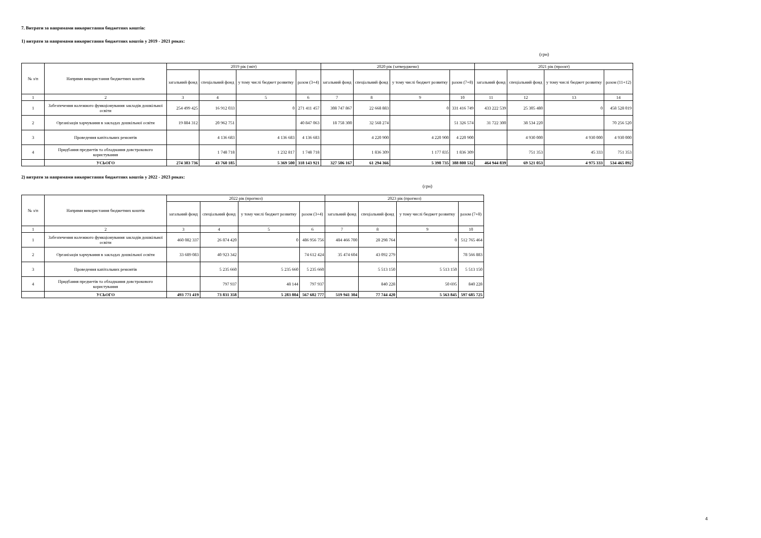7. Витрати за напрямами використання бюджетних коштів:
1) витрати за напрямами використання бюджетних коштів у 2019 - 2021 роках:
(грн)
| № з/п | Напрями використання бюджетних коштів | 2019 рік (звіт) | | | | 2020 рік (затверджено) | | | | 2021 рік (проєкт) | | | |
| --- | --- | --- | --- | --- | --- | --- | --- | --- | --- | --- | --- | --- | --- |
| | | загальний фонд | спеціальний фонд | у тому числі бюджет розвитку | разом (3+4) | загальний фонд | спеціальний фонд | у тому числі бюджет розвитку | разом (7+8) | загальний фонд | спеціальний фонд | у тому числі бюджет розвитку | разом (11+12) |
| 1 | 2 | 3 | 4 | 5 | 6 | 7 | 8 | 9 | 10 | 11 | 12 | 13 | 14 |
| 1 | Забезпечення належного функціонування закладів дошкільної освіти | 254 499 425 | 16 912 033 | 0 | 271 411 457 | 308 747 867 | 22 668 883 | 0 | 331 416 749 | 433 222 539 | 25 305 480 | 0 | 458 528 019 |
| 2 | Організація харчування в закладах дошкільної освіти | 19 884 312 | 20 962 751 | | 40 847 063 | 18 758 300 | 32 568 274 | | 51 326 574 | 31 722 300 | 38 534 220 | | 70 256 520 |
| 3 | Проведення капітальних ремонтів | | 4 136 683 | 4 136 683 | 4 136 683 | | 4 220 900 | 4 220 900 | 4 220 900 | | 4 930 000 | 4 930 000 | 4 930 000 |
| 4 | Придбання предметів та обладнання довстрокового користування | | 1 748 718 | 1 232 817 | 1 748 718 | | 1 836 309 | 1 177 835 | 1 836 309 | | 751 353 | 45 333 | 751 353 |
| | УСЬОГО | 274 383 736 | 43 760 185 | 5 369 500 | 318 143 921 | 327 506 167 | 61 294 366 | 5 398 735 | 388 800 532 | 464 944 839 | 69 521 053 | 4 975 333 | 534 465 892 |
2) витрати за напрямами використання бюджетних коштів у 2022 - 2023 роках:
(грн)
| № з/п | Напрями використання бюджетних коштів | 2022 рік (прогноз) | | | | 2023 рік (прогноз) | | | |
| --- | --- | --- | --- | --- | --- | --- | --- | --- | --- |
| | | загальний фонд | спеціальний фонд | у тому числі бюджет розвитку | разом (3+4) | загальний фонд | спеціальний фонд | у тому числі бюджет розвитку | разом (7+8) |
| 1 | 2 | 3 | 4 | 5 | 6 | 7 | 8 | 9 | 10 |
| 1 | Забезпечення належного функціонування закладів дошкільної освіти | 460 082 337 | 26 874 420 | 0 | 486 956 756 | 484 466 700 | 28 298 764 | 0 | 512 765 464 |
| 2 | Організація харчування в закладах дошкільної освіти | 33 689 083 | 40 923 342 | | 74 612 424 | 35 474 604 | 43 092 279 | | 78 566 883 |
| 3 | Проведення капітальних ремонтів | | 5 235 660 | 5 235 660 | 5 235 660 | | 5 513 150 | 5 513 150 | 5 513 150 |
| 4 | Придбання предметів та обладнання довстрокового користування | | 797 937 | 48 144 | 797 937 | | 840 228 | 50 695 | 840 228 |
| | УСЬОГО | 493 771 419 | 73 831 358 | 5 283 804 | 567 602 777 | 519 941 304 | 77 744 420 | 5 563 845 | 597 685 725 |
4